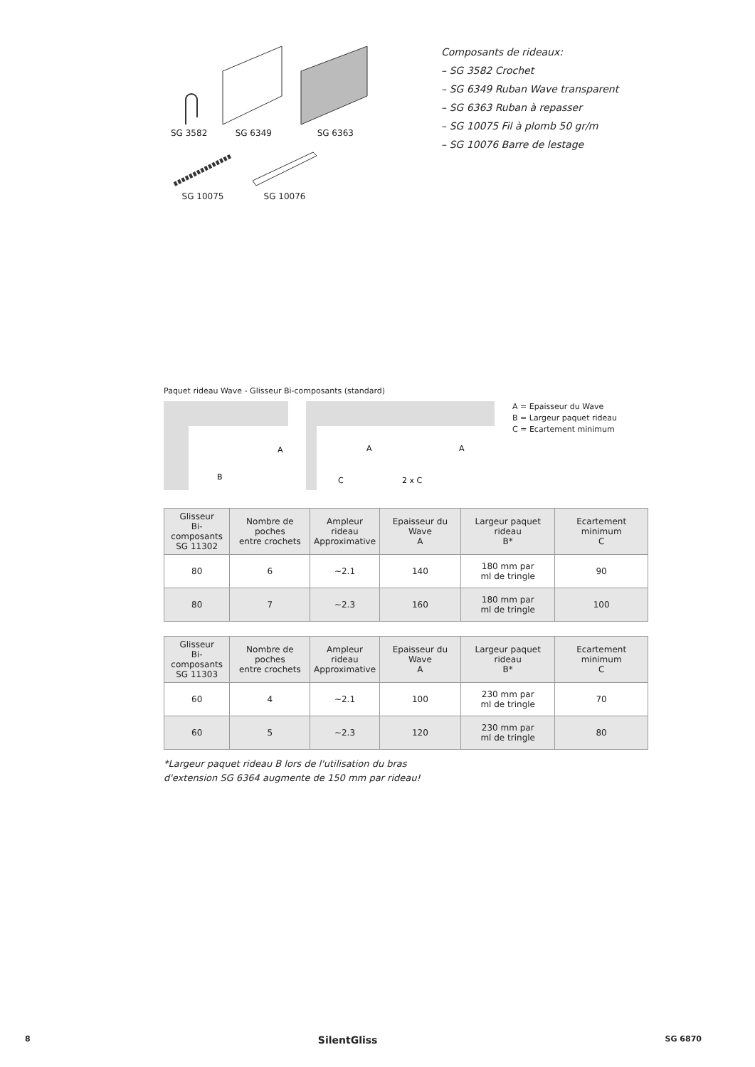SG 3582
SG 6349
SG 6363
SG 10075
SG 10076
Composants de rideaux:
– SG 3582 Crochet
– SG 6349 Ruban Wave transparent
– SG 6363 Ruban à repasser
– SG 10075 Fil à plomb 50 gr/m
– SG 10076 Barre de lestage
Paquet rideau Wave - Glisseur Bi-composants (standard)
B
A
A
A
C
2 x C
A = Epaisseur du Wave
B = Largeur paquet rideau
C = Ecartement minimum
| Glisseur Bi-composants SG 11302 | Nombre de poches entre crochets | Ampleur rideau Approximative | Epaisseur du Wave A | Largeur paquet rideau B* | Ecartement minimum C |
| --- | --- | --- | --- | --- | --- |
| 80 | 6 | ~2.1 | 140 | 180 mm par ml de tringle | 90 |
| 80 | 7 | ~2.3 | 160 | 180 mm par ml de tringle | 100 |
| Glisseur Bi-composants SG 11303 | Nombre de poches entre crochets | Ampleur rideau Approximative | Epaisseur du Wave A | Largeur paquet rideau B* | Ecartement minimum C |
| --- | --- | --- | --- | --- | --- |
| 60 | 4 | ~2.1 | 100 | 230 mm par ml de tringle | 70 |
| 60 | 5 | ~2.3 | 120 | 230 mm par ml de tringle | 80 |
*Largeur paquet rideau B lors de l'utilisation du bras
d'extension SG 6364 augmente de 150 mm par rideau!
8 SilentGliss SG 6870